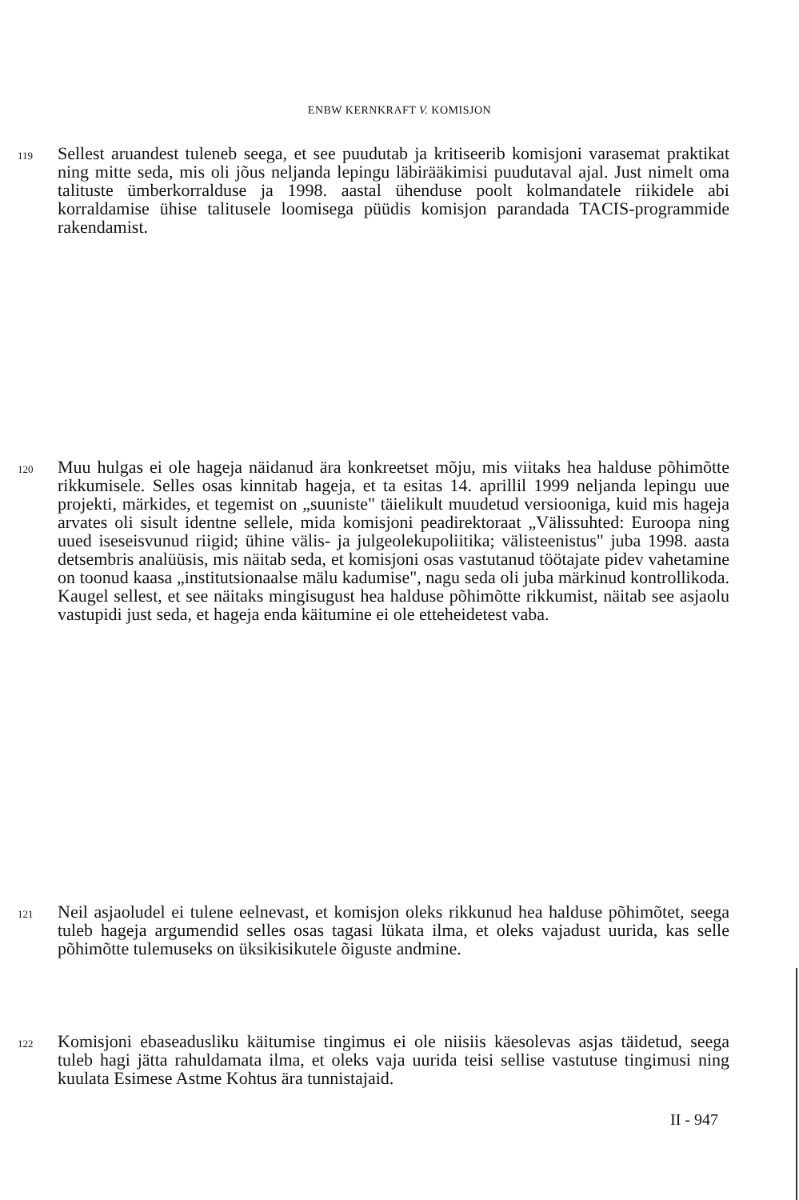ENBW KERNKRAFT V. KOMISJON
119 Sellest aruandest tuleneb seega, et see puudutab ja kritiseerib komisjoni varasemat praktikat ning mitte seda, mis oli jõus neljanda lepingu läbirääkimisi puudutaval ajal. Just nimelt oma talituste ümberkorralduse ja 1998. aastal ühenduse poolt kolmandatele riikidele abi korraldamise ühise talitusele loomisega püüdis komisjon parandada TACIS-programmide rakendamist.
120 Muu hulgas ei ole hageja näidanud ära konkreetset mõju, mis viitaks hea halduse põhimõtte rikkumisele. Selles osas kinnitab hageja, et ta esitas 14. aprillil 1999 neljanda lepingu uue projekti, märkides, et tegemist on „suuniste" täielikult muudetud versiooniga, kuid mis hageja arvates oli sisult identne sellele, mida komisjoni peadirektoraat „Välissuhted: Euroopa ning uued iseseisvunud riigid; ühine välis- ja julgeolekupoliitika; välisteenistus" juba 1998. aasta detsembris analüüsis, mis näitab seda, et komisjoni osas vastutanud töötajate pidev vahetamine on toonud kaasa „institutsionaalse mälu kadumise", nagu seda oli juba märkinud kontrollikoda. Kaugel sellest, et see näitaks mingisugust hea halduse põhimõtte rikkumist, näitab see asjaolu vastupidi just seda, et hageja enda käitumine ei ole etteheidetest vaba.
121 Neil asjaoludel ei tulene eelnevast, et komisjon oleks rikkunud hea halduse põhimõtet, seega tuleb hageja argumendid selles osas tagasi lükata ilma, et oleks vajadust uurida, kas selle põhimõtte tulemuseks on üksikisikutele õiguste andmine.
122 Komisjoni ebaseadusliku käitumise tingimus ei ole niisiis käesolevas asjas täidetud, seega tuleb hagi jätta rahuldamata ilma, et oleks vaja uurida teisi sellise vastutuse tingimusi ning kuulata Esimese Astme Kohtus ära tunnistajaid.
II - 947